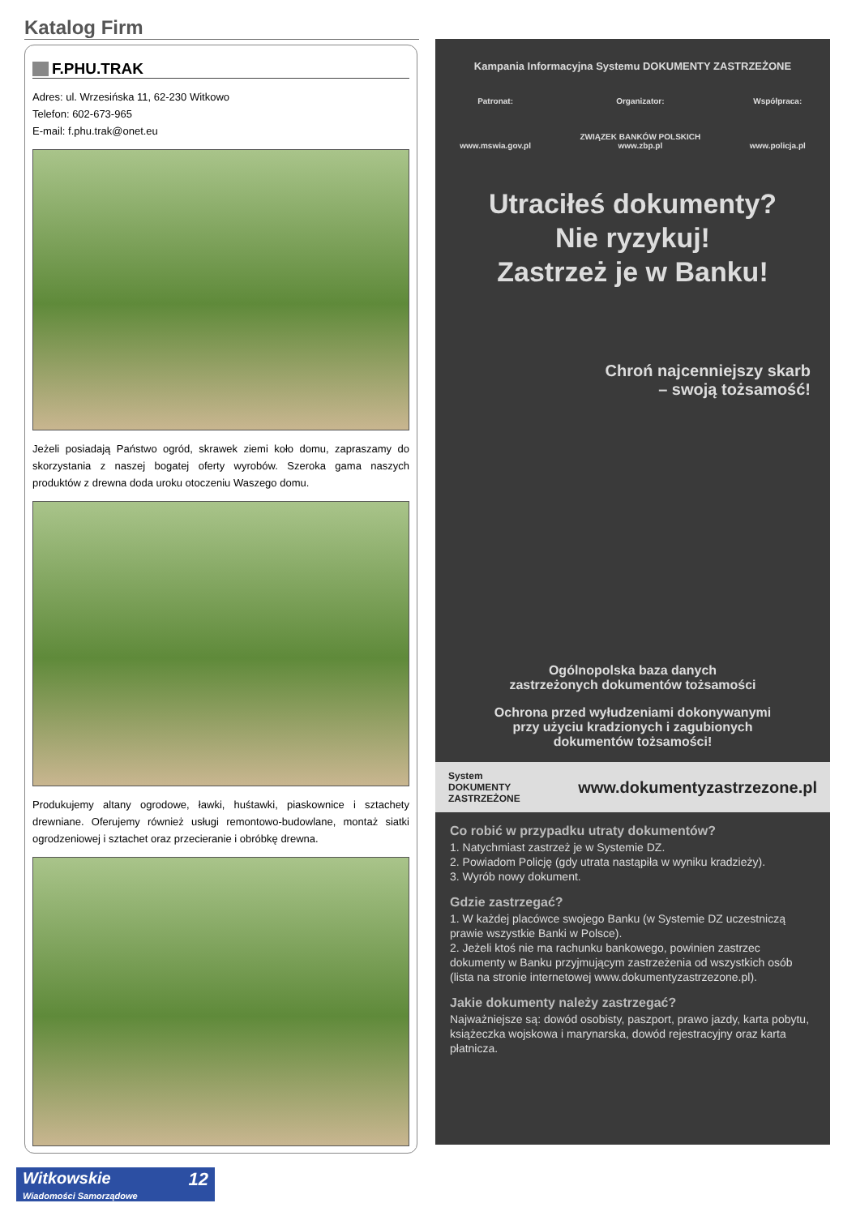Katalog Firm
F.PHU.TRAK
Adres: ul. Wrzesińska 11, 62-230 Witkowo
Telefon: 602-673-965
E-mail: f.phu.trak@onet.eu
Jeżeli posiadają Państwo ogród, skrawek ziemi koło domu, zapraszamy do skorzystania z naszej bogatej oferty wyrobów. Szeroka gama naszych produktów z drewna doda uroku otoczeniu Waszego domu.
Produkujemy altany ogrodowe, ławki, huśtawki, piaskownice i sztachety drewniane. Oferujemy również usługi remontowo-budowlane, montaż siatki ogrodzeniowej i sztachet oraz przecieranie i obróbkę drewna.
Kampania Informacyjna Systemu DOKUMENTY ZASTRZEŻONE
Patronat:
www.mswia.gov.pl
Organizator:
ZWIĄZEK BANKÓW POLSKICH
www.zbp.pl
Współpraca:
www.policja.pl
Utraciłeś dokumenty?
Nie ryzykuj!
Zastrzeż je w Banku!
Chroń najcenniejszy skarb
– swoją tożsamość!
Ogólnopolska baza danych
zastrzeżonych dokumentów tożsamości
Ochrona przed wyłudzeniami dokonywanymi
przy użyciu kradzionych i zagubionych
dokumentów tożsamości!
System
DOKUMENTY
ZASTRZEŻONE www.dokumentyzastrzezone.pl
Co robić w przypadku utraty dokumentów?
1. Natychmiast zastrzeż je w Systemie DZ.
2. Powiadom Policję (gdy utrata nastąpiła w wyniku kradzieży).
3. Wyrób nowy dokument.
Gdzie zastrzegać?
1. W każdej placówce swojego Banku (w Systemie DZ uczestniczą prawie wszystkie Banki w Polsce).
2. Jeżeli ktoś nie ma rachunku bankowego, powinien zastrzec dokumenty w Banku przyjmującym zastrzeżenia od wszystkich osób (lista na stronie internetowej www.dokumentyzastrzezone.pl).
Jakie dokumenty należy zastrzegać?
Najważniejsze są: dowód osobisty, paszport, prawo jazdy, karta pobytu, książeczka wojskowa i marynarska, dowód rejestracyjny oraz karta płatnicza.
Witkowskie 12
Wiadomości Samorządowe